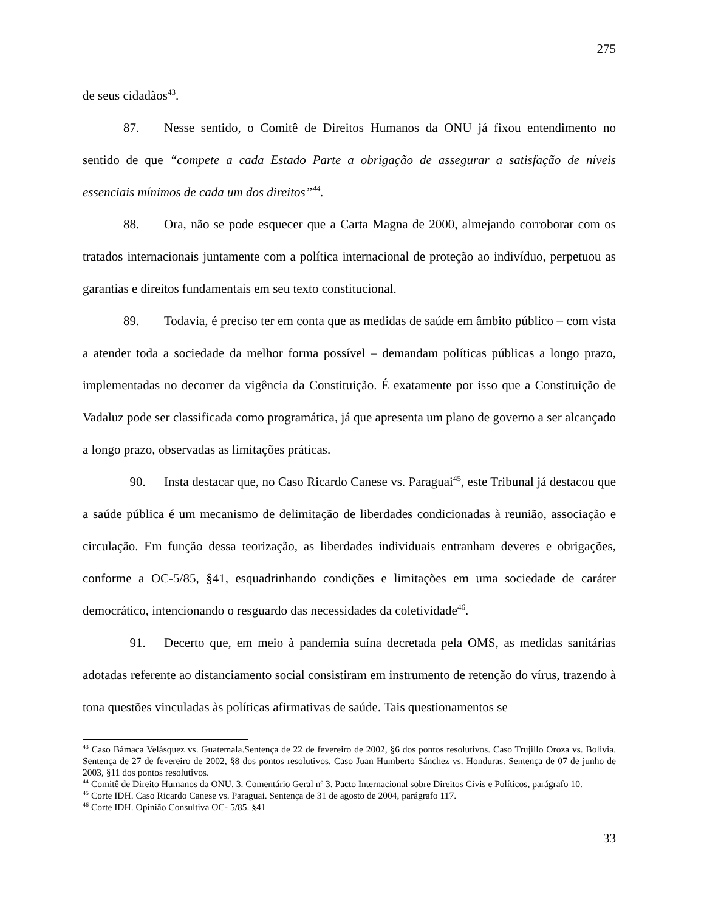275
de seus cidadãos<sup>43</sup>.
87. Nesse sentido, o Comitê de Direitos Humanos da ONU já fixou entendimento no sentido de que “compete a cada Estado Parte a obrigação de assegurar a satisfação de níveis essenciais mínimos de cada um dos direitos”<sup>44</sup>.
88. Ora, não se pode esquecer que a Carta Magna de 2000, almejando corroborar com os tratados internacionais juntamente com a política internacional de proteção ao indivíduo, perpetuou as garantias e direitos fundamentais em seu texto constitucional.
89. Todavia, é preciso ter em conta que as medidas de saúde em âmbito público – com vista a atender toda a sociedade da melhor forma possível – demandam políticas públicas a longo prazo, implementadas no decorrer da vigência da Constituição. É exatamente por isso que a Constituição de Vadaluz pode ser classificada como programática, já que apresenta um plano de governo a ser alcançado a longo prazo, observadas as limitações práticas.
90. Insta destacar que, no Caso Ricardo Canese vs. Paraguai<sup>45</sup>, este Tribunal já destacou que a saúde pública é um mecanismo de delimitação de liberdades condicionadas à reunião, associação e circulação. Em função dessa teorização, as liberdades individuais entranham deveres e obrigações, conforme a OC-5/85, §41, esquadrinhando condições e limitações em uma sociedade de caráter democrático, intencionando o resguardo das necessidades da coletividade<sup>46</sup>.
91. Decerto que, em meio à pandemia suína decretada pela OMS, as medidas sanitárias adotadas referente ao distanciamento social consistiram em instrumento de retenção do vírus, trazendo à tona questões vinculadas às políticas afirmativas de saúde. Tais questionamentos se
<sup>43</sup> Caso Bámaca Velásquez vs. Guatemala.Sentença de 22 de fevereiro de 2002, §6 dos pontos resolutivos. Caso Trujillo Oroza vs. Bolivia. Sentença de 27 de fevereiro de 2002, §8 dos pontos resolutivos. Caso Juan Humberto Sánchez vs. Honduras. Sentença de 07 de junho de 2003, §11 dos pontos resolutivos.
<sup>44</sup> Comitê de Direito Humanos da ONU. 3. Comentário Geral nº 3. Pacto Internacional sobre Direitos Civis e Políticos, parágrafo 10.
<sup>45</sup> Corte IDH. Caso Ricardo Canese vs. Paraguai. Sentença de 31 de agosto de 2004, parágrafo 117.
<sup>46</sup> Corte IDH. Opinião Consultiva OC- 5/85. §41
33